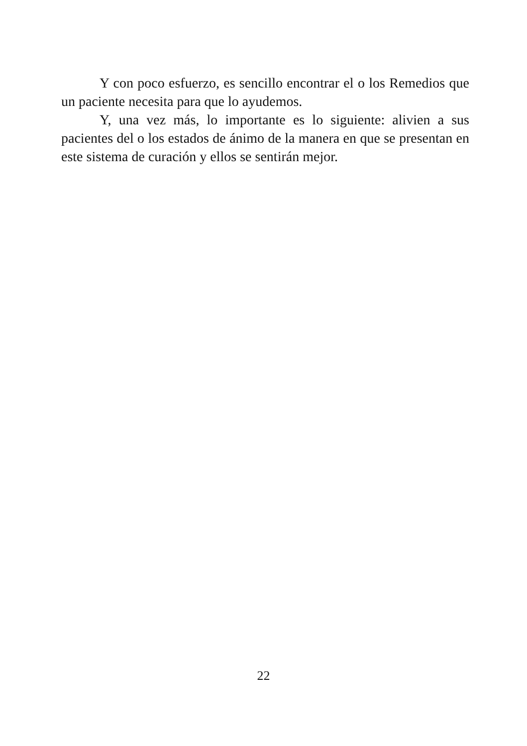Y con poco esfuerzo, es sencillo encontrar el o los Remedios que un paciente necesita para que lo ayudemos.
Y, una vez más, lo importante es lo siguiente: alivien a sus pacientes del o los estados de ánimo de la manera en que se presentan en este sistema de curación y ellos se sentirán mejor.
22